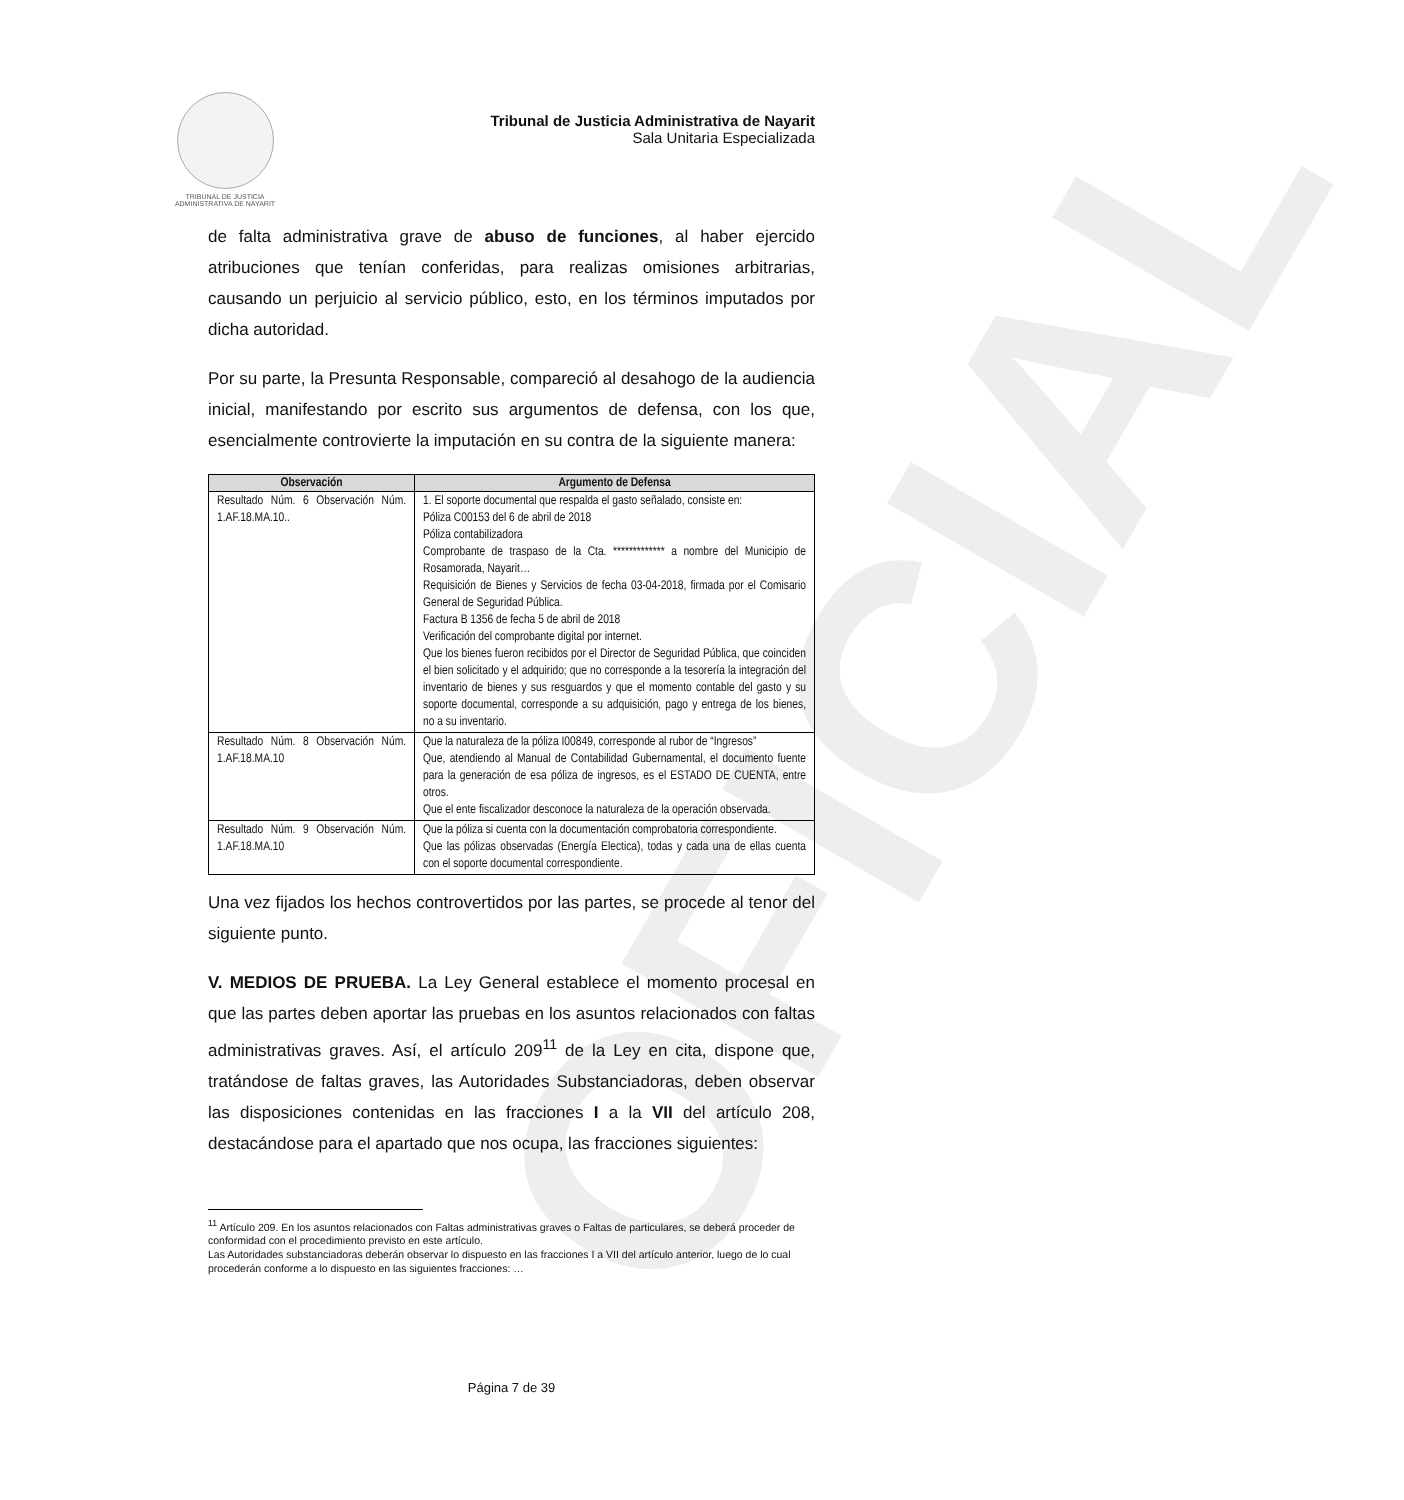OFICIAL
TRIBUNAL DE JUSTICIA
ADMINISTRATIVA DE NAYARIT
Tribunal de Justicia Administrativa de Nayarit
Sala Unitaria Especializada
de falta administrativa grave de abuso de funciones, al haber ejercido atribuciones que tenían conferidas, para realizas omisiones arbitrarias, causando un perjuicio al servicio público, esto, en los términos imputados por dicha autoridad.
Por su parte, la Presunta Responsable, compareció al desahogo de la audiencia inicial, manifestando por escrito sus argumentos de defensa, con los que, esencialmente controvierte la imputación en su contra de la siguiente manera:
| Observación | Argumento de Defensa |
| --- | --- |
| Resultado Núm. 6 Observación Núm. 1.AF.18.MA.10.. | 1. El soporte documental que respalda el gasto señalado, consiste en: Póliza C00153 del 6 de abril de 2018 Póliza contabilizadora Comprobante de traspaso de la Cta. ************* a nombre del Municipio de Rosamorada, Nayarit… Requisición de Bienes y Servicios de fecha 03-04-2018, firmada por el Comisario General de Seguridad Pública. Factura B 1356 de fecha 5 de abril de 2018 Verificación del comprobante digital por internet. Que los bienes fueron recibidos por el Director de Seguridad Pública, que coinciden el bien solicitado y el adquirido; que no corresponde a la tesorería la integración del inventario de bienes y sus resguardos y que el momento contable del gasto y su soporte documental, corresponde a su adquisición, pago y entrega de los bienes, no a su inventario. |
| Resultado Núm. 8 Observación Núm. 1.AF.18.MA.10 | Que la naturaleza de la póliza I00849, corresponde al rubor de “Ingresos” Que, atendiendo al Manual de Contabilidad Gubernamental, el documento fuente para la generación de esa póliza de ingresos, es el ESTADO DE CUENTA, entre otros. Que el ente fiscalizador desconoce la naturaleza de la operación observada. |
| Resultado Núm. 9 Observación Núm. 1.AF.18.MA.10 | Que la póliza si cuenta con la documentación comprobatoria correspondiente. Que las pólizas observadas (Energía Electica), todas y cada una de ellas cuenta con el soporte documental correspondiente. |
Una vez fijados los hechos controvertidos por las partes, se procede al tenor del siguiente punto.
V. MEDIOS DE PRUEBA. La Ley General establece el momento procesal en que las partes deben aportar las pruebas en los asuntos relacionados con faltas administrativas graves. Así, el artículo 209<sup>11</sup> de la Ley en cita, dispone que, tratándose de faltas graves, las Autoridades Substanciadoras, deben observar las disposiciones contenidas en las fracciones I a la VII del artículo 208, destacándose para el apartado que nos ocupa, las fracciones siguientes:
<sup>11</sup> Artículo 209. En los asuntos relacionados con Faltas administrativas graves o Faltas de particulares, se deberá proceder de conformidad con el procedimiento previsto en este artículo.
Las Autoridades substanciadoras deberán observar lo dispuesto en las fracciones I a VII del artículo anterior, luego de lo cual procederán conforme a lo dispuesto en las siguientes fracciones: …
Página 7 de 39